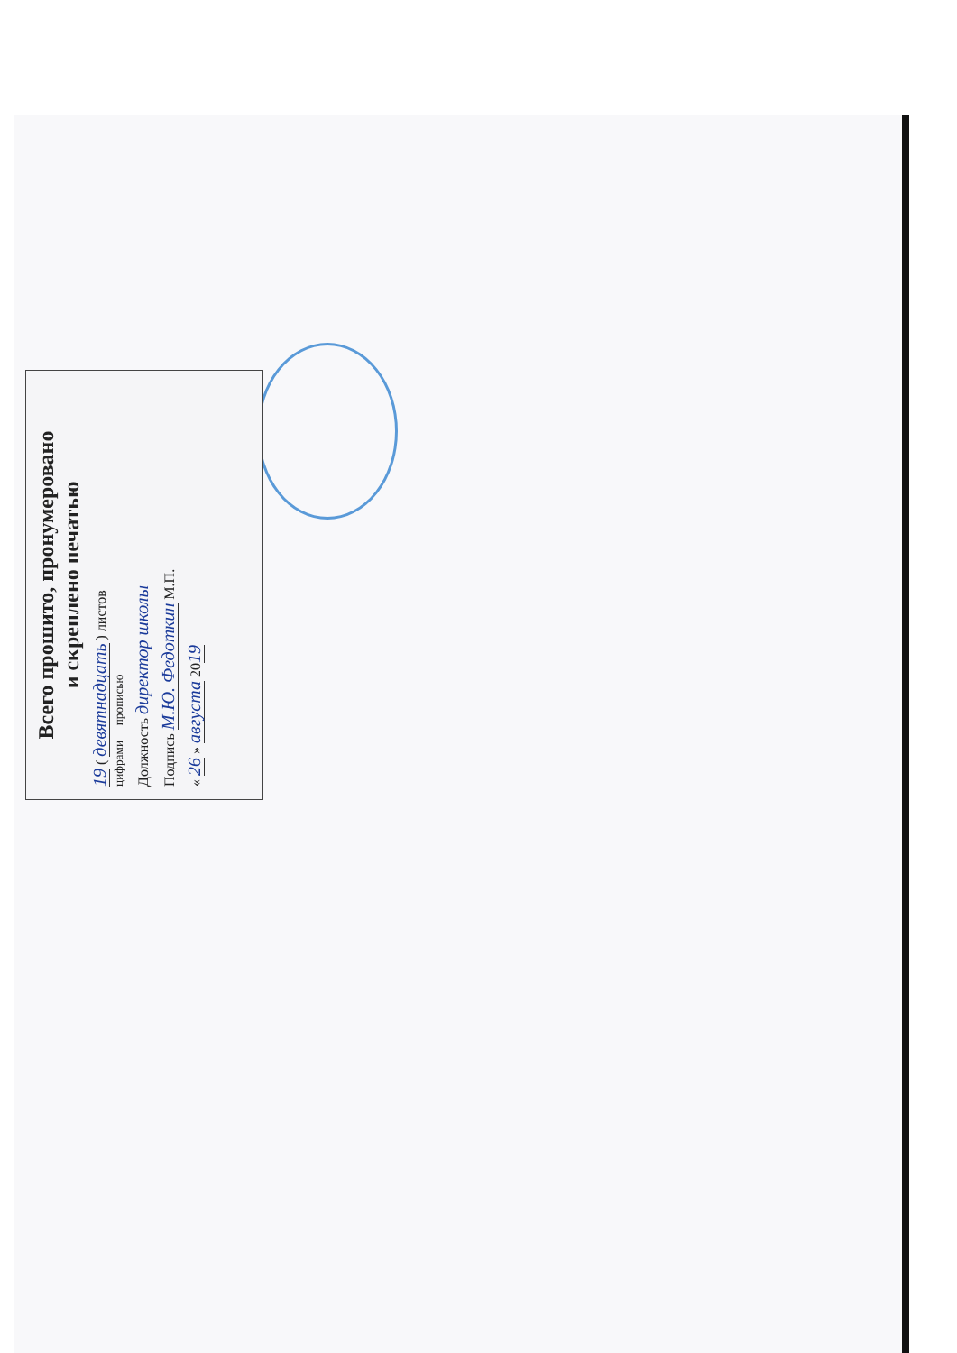Всего прошито, пронумеровано
и скреплено печатью
19 ( девятнадцать ) листов
цифрами прописью
Должность директор школы
Подпись М.Ю. Федоткин М.П.
« 26 » августа 2019